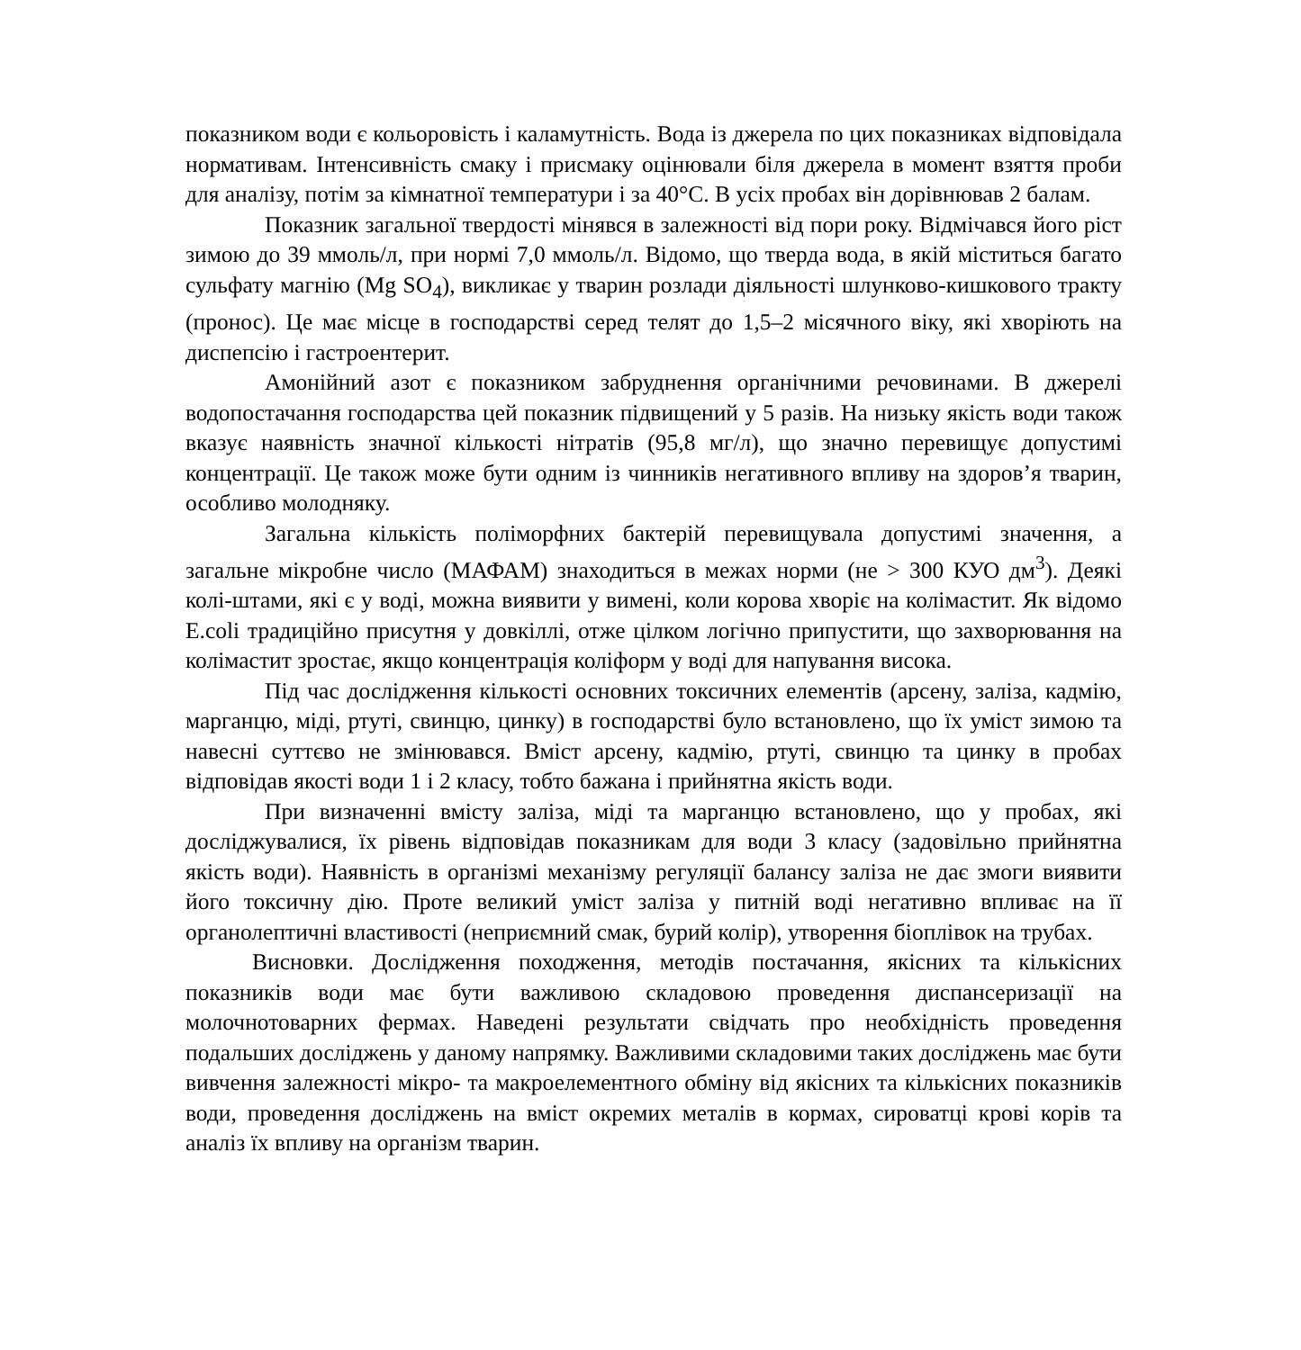показником води є кольоровість і каламутність. Вода із джерела по цих показниках відповідала нормативам. Інтенсивність смаку і присмаку оцінювали біля джерела в момент взяття проби для аналізу, потім за кімнатної температури і за 40°С. В усіх пробах він дорівнював 2 балам.
Показник загальної твердості мінявся в залежності від пори року. Відмічався його ріст зимою до 39 ммоль/л, при нормі 7,0 ммоль/л. Відомо, що тверда вода, в якій міститься багато сульфату магнію (Mg SO<sub>4</sub>), викликає у тварин розлади діяльності шлунково-кишкового тракту (пронос). Це має місце в господарстві серед телят до 1,5–2 місячного віку, які хворіють на диспепсію і гастроентерит.
Амонійний азот є показником забруднення органічними речовинами. В джерелі водопостачання господарства цей показник підвищений у 5 разів. На низьку якість води також вказує наявність значної кількості нітратів (95,8 мг/л), що значно перевищує допустимі концентрації. Це також може бути одним із чинників негативного впливу на здоров’я тварин, особливо молодняку.
Загальна кількість поліморфних бактерій перевищувала допустимі значення, а загальне мікробне число (МАФАМ) знаходиться в межах норми (не > 300 КУО дм<sup>3</sup>). Деякі колі-штами, які є у воді, можна виявити у вимені, коли корова хворіє на колімастит. Як відомо E.coli традиційно присутня у довкіллі, отже цілком логічно припустити, що захворювання на колімастит зростає, якщо концентрація коліформ у воді для напування висока.
Під час дослідження кількості основних токсичних елементів (арсену, заліза, кадмію, марганцю, міді, ртуті, свинцю, цинку) в господарстві було встановлено, що їх уміст зимою та навесні суттєво не змінювався. Вміст арсену, кадмію, ртуті, свинцю та цинку в пробах відповідав якості води 1 і 2 класу, тобто бажана і прийнятна якість води.
При визначенні вмісту заліза, міді та марганцю встановлено, що у пробах, які досліджувалися, їх рівень відповідав показникам для води 3 класу (задовільно прийнятна якість води). Наявність в організмі механізму регуляції балансу заліза не дає змоги виявити його токсичну дію. Проте великий уміст заліза у питній воді негативно впливає на її органолептичні властивості (неприємний смак, бурий колір), утворення біоплівок на трубах.
Висновки. Дослідження походження, методів постачання, якісних та кількісних показників води має бути важливою складовою проведення диспансеризації на молочнотоварних фермах. Наведені результати свідчать про необхідність проведення подальших досліджень у даному напрямку. Важливими складовими таких досліджень має бути вивчення залежності мікро- та макроелементного обміну від якісних та кількісних показників води, проведення досліджень на вміст окремих металів в кормах, сироватці крові корів та аналіз їх впливу на організм тварин.